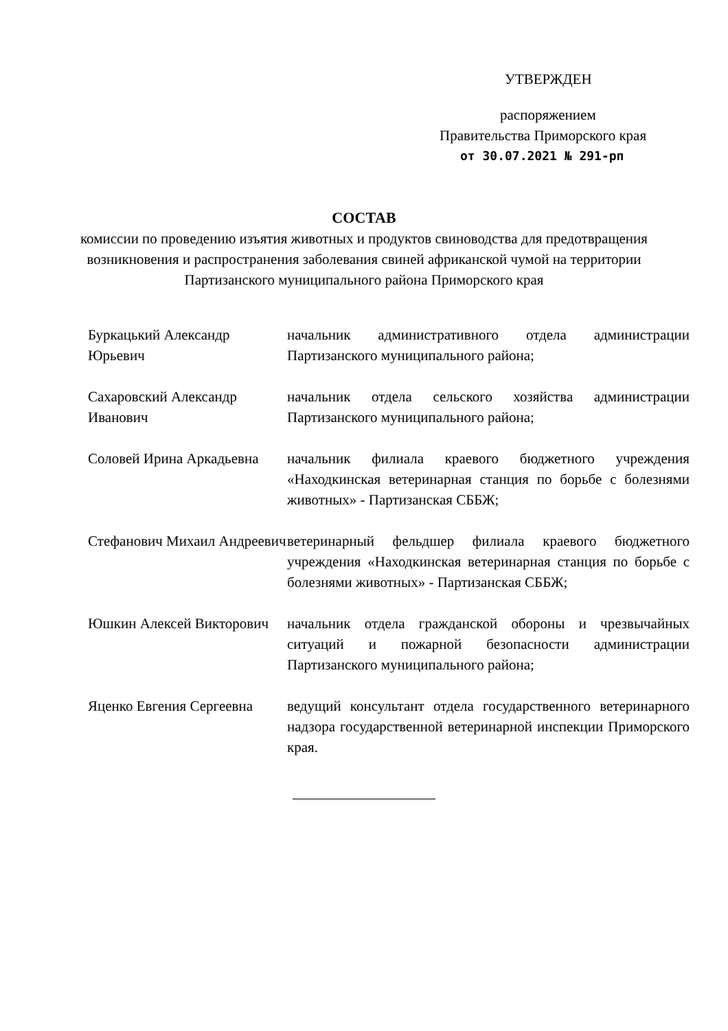УТВЕРЖДЕН
распоряжением
Правительства Приморского края
от 30.07.2021 № 291-рп
СОСТАВ
комиссии по проведению изъятия животных и продуктов свиноводства для предотвращения возникновения и распространения заболевания свиней африканской чумой на территории Партизанского муниципального района Приморского края
Буркацький Александр Юрьевич
начальник административного отдела администрации Партизанского муниципального района;
Сахаровский Александр Иванович
начальник отдела сельского хозяйства администрации Партизанского муниципального района;
Соловей Ирина Аркадьевна
начальник филиала краевого бюджетного учреждения «Находкинская ветеринарная станция по борьбе с болезнями животных» - Партизанская СББЖ;
Стефанович Михаил Андреевич
ветеринарный фельдшер филиала краевого бюджетного учреждения «Находкинская ветеринарная станция по борьбе с болезнями животных» - Партизанская СББЖ;
Юшкин Алексей Викторович
начальник отдела гражданской обороны и чрезвычайных ситуаций и пожарной безопасности администрации Партизанского муниципального района;
Яценко Евгения Сергеевна
ведущий консультант отдела государственного ветеринарного надзора государственной ветеринарной инспекции Приморского края.